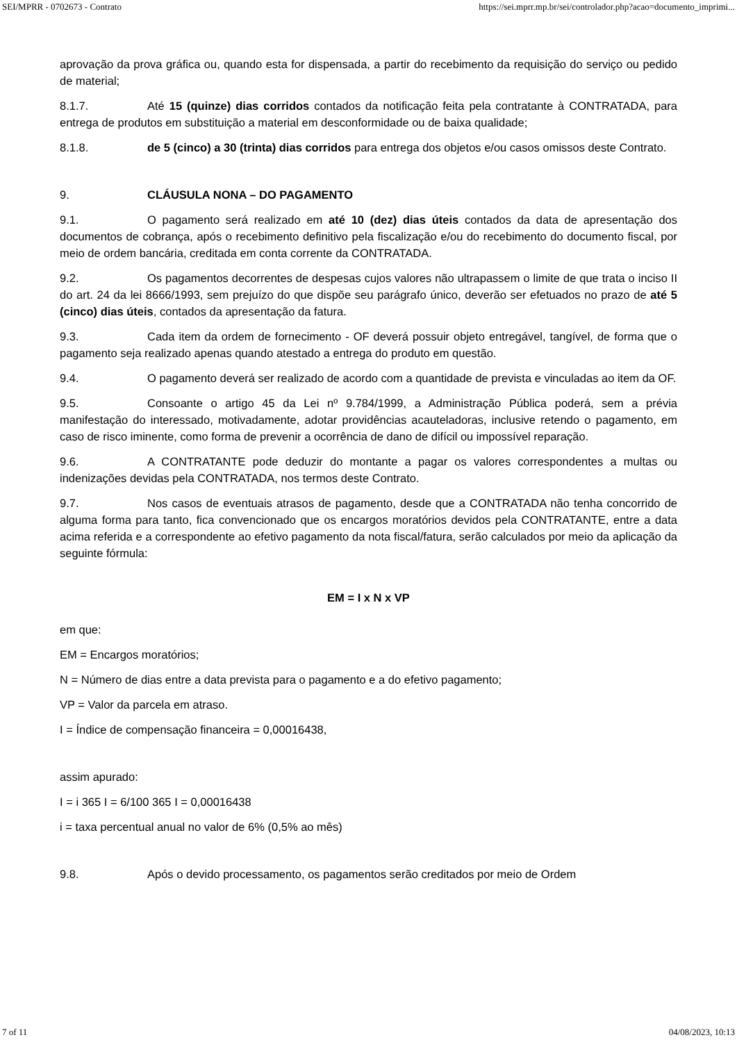SEI/MPRR - 0702673 - Contrato https://sei.mprr.mp.br/sei/controlador.php?acao=documento_imprimi...
aprovação da prova gráfica ou, quando esta for dispensada, a partir do recebimento da requisição do serviço ou pedido de material;
8.1.7. Até 15 (quinze) dias corridos contados da notificação feita pela contratante à CONTRATADA, para entrega de produtos em substituição a material em desconformidade ou de baixa qualidade;
8.1.8. de 5 (cinco) a 30 (trinta) dias corridos para entrega dos objetos e/ou casos omissos deste Contrato.
9. CLÁUSULA NONA – DO PAGAMENTO
9.1. O pagamento será realizado em até 10 (dez) dias úteis contados da data de apresentação dos documentos de cobrança, após o recebimento definitivo pela fiscalização e/ou do recebimento do documento fiscal, por meio de ordem bancária, creditada em conta corrente da CONTRATADA.
9.2. Os pagamentos decorrentes de despesas cujos valores não ultrapassem o limite de que trata o inciso II do art. 24 da lei 8666/1993, sem prejuízo do que dispõe seu parágrafo único, deverão ser efetuados no prazo de até 5 (cinco) dias úteis, contados da apresentação da fatura.
9.3. Cada item da ordem de fornecimento - OF deverá possuir objeto entregável, tangível, de forma que o pagamento seja realizado apenas quando atestado a entrega do produto em questão.
9.4. O pagamento deverá ser realizado de acordo com a quantidade de prevista e vinculadas ao item da OF.
9.5. Consoante o artigo 45 da Lei nº 9.784/1999, a Administração Pública poderá, sem a prévia manifestação do interessado, motivadamente, adotar providências acauteladoras, inclusive retendo o pagamento, em caso de risco iminente, como forma de prevenir a ocorrência de dano de difícil ou impossível reparação.
9.6. A CONTRATANTE pode deduzir do montante a pagar os valores correspondentes a multas ou indenizações devidas pela CONTRATADA, nos termos deste Contrato.
9.7. Nos casos de eventuais atrasos de pagamento, desde que a CONTRATADA não tenha concorrido de alguma forma para tanto, fica convencionado que os encargos moratórios devidos pela CONTRATANTE, entre a data acima referida e a correspondente ao efetivo pagamento da nota fiscal/fatura, serão calculados por meio da aplicação da seguinte fórmula:
EM = I x N x VP
em que:
EM = Encargos moratórios;
N = Número de dias entre a data prevista para o pagamento e a do efetivo pagamento;
VP = Valor da parcela em atraso.
I = Índice de compensação financeira = 0,00016438,
assim apurado:
I = i 365 I = 6/100 365 I = 0,00016438
i = taxa percentual anual no valor de 6% (0,5% ao mês)
9.8. Após o devido processamento, os pagamentos serão creditados por meio de Ordem
7 of 11 04/08/2023, 10:13